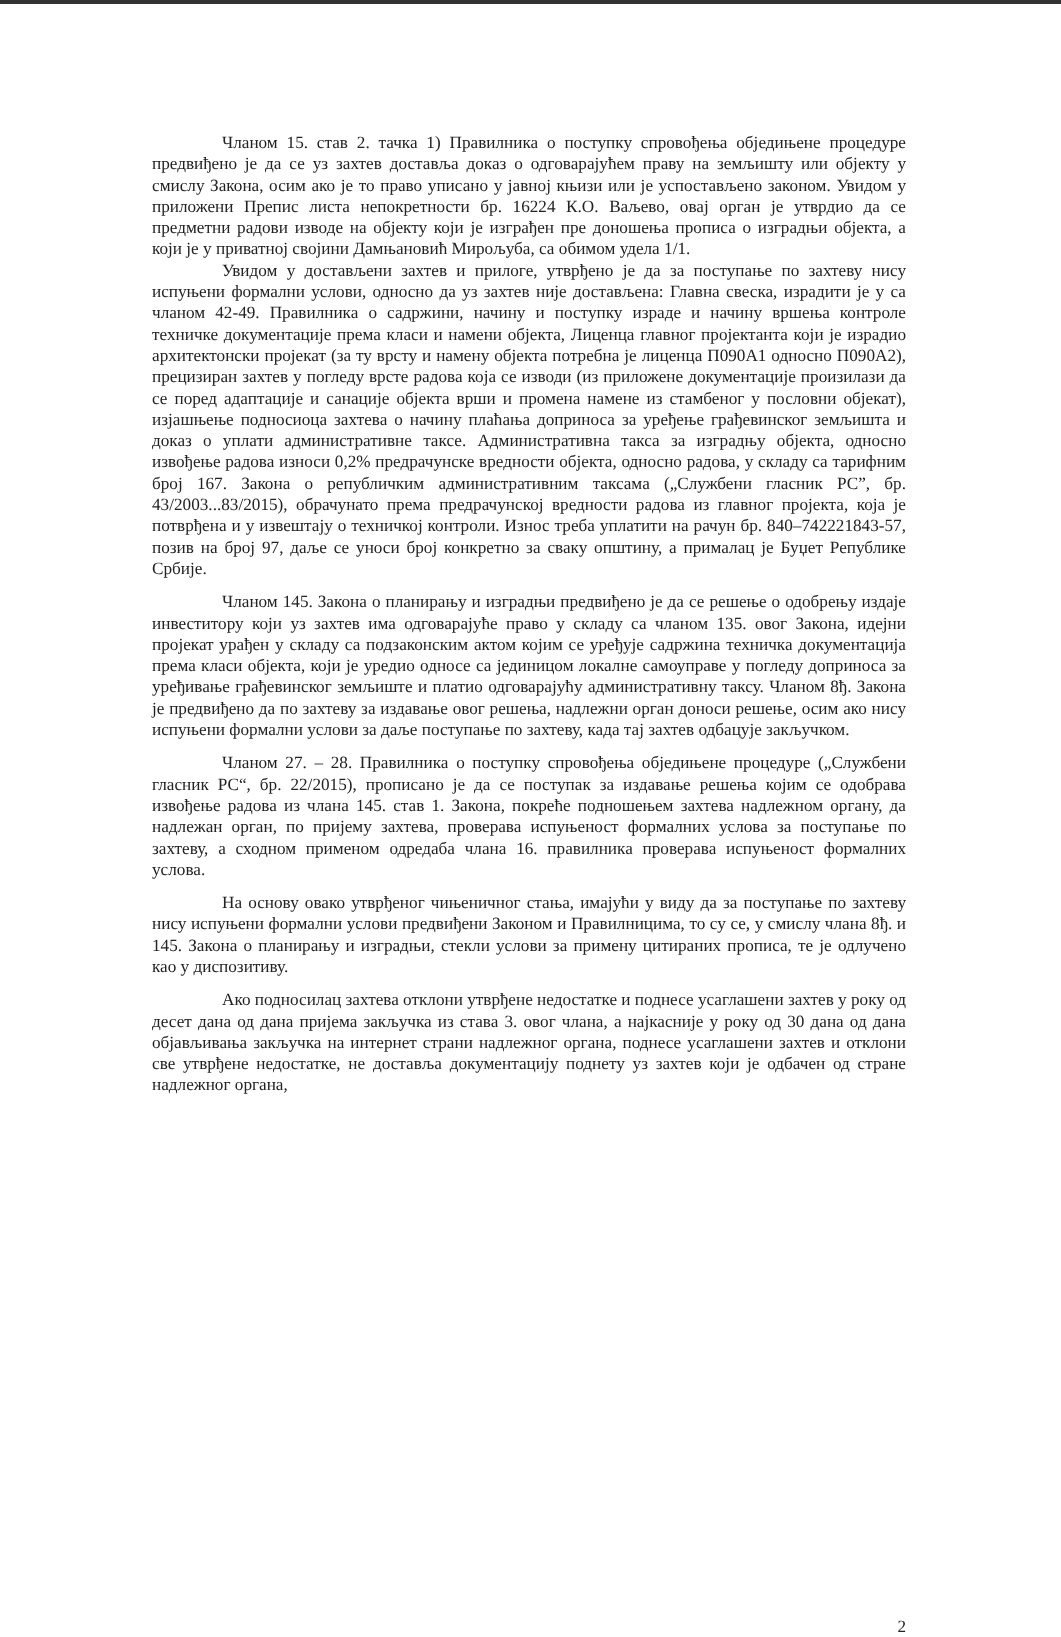Чланом 15. став 2. тачка 1) Правилника о поступку спровођења обједињене процедуре предвиђено је да се уз захтев доставља доказ о одговарајућем праву на земљишту или објекту у смислу Закона, осим ако је то право уписано у јавној књизи или је успостављено законом. Увидом у приложени Препис листа непокретности бр. 16224 К.О. Ваљево, овај орган је утврдио да се предметни радови изводе на објекту који је изграђен пре доношења прописа о изградњи објекта, а који је у приватној својини Дамњановић Мирољуба, са обимом удела 1/1.
Увидом у достављени захтев и прилоге, утврђено је да за поступање по захтеву нису испуњени формални услови, односно да уз захтев није достављена: Главна свеска, израдити је у са чланом 42-49. Правилника о садржини, начину и поступку израде и начину вршења контроле техничке документације према класи и намени објекта, Лиценца главног пројектанта који је израдио архитектонски пројекат (за ту врсту и намену објекта потребна је лиценца П090А1 односно П090А2), прецизиран захтев у погледу врсте радова која се изводи (из приложене документације произилази да се поред адаптације и санације објекта врши и промена намене из стамбеног у пословни објекат), изјашњење подносиоца захтева о начину плаћања доприноса за уређење грађевинског земљишта и доказ о уплати административне таксе. Административна такса за изградњу објекта, односно извођење радова износи 0,2% предрачунске вредности објекта, односно радова, у складу са тарифним број 167. Закона о републичким административним таксама („Службени гласник РС”, бр. 43/2003...83/2015), обрачунато према предрачунској вредности радова из главног пројекта, која је потврђена и у извештају о техничкој контроли. Износ треба уплатити на рачун бр. 840–742221843-57, позив на број 97, даље се уноси број конкретно за сваку општину, а прималац је Буџет Републике Србије.
Чланом 145. Закона о планирању и изградњи предвиђено је да се решење о одобрењу издаје инвеститору који уз захтев има одговарајуће право у складу са чланом 135. овог Закона, идејни пројекат урађен у складу са подзаконским актом којим се уређује садржина техничка документација према класи објекта, који је уредио односе са јединицом локалне самоуправе у погледу доприноса за уређивање грађевинског земљиште и платио одговарајућу административну таксу. Чланом 8ђ. Закона је предвиђено да по захтеву за издавање овог решења, надлежни орган доноси решење, осим ако нису испуњени формални услови за даље поступање по захтеву, када тај захтев одбацује закључком.
Чланом 27. – 28. Правилника о поступку спровођења обједињене процедуре („Службени гласник РС“, бр. 22/2015), прописано је да се поступак за издавање решења којим се одобрава извођење радова из члана 145. став 1. Закона, покреће подношењем захтева надлежном органу, да надлежан орган, по пријему захтева, проверава испуњеност формалних услова за поступање по захтеву, а сходном применом одредаба члана 16. правилника проверава испуњеност формалних услова.
На основу овако утврђеног чињеничног стања, имајући у виду да за поступање по захтеву нису испуњени формални услови предвиђени Законом и Правилницима, то су се, у смислу члана 8ђ. и 145. Закона о планирању и изградњи, стекли услови за примену цитираних прописа, те је одлучено као у диспозитиву.
Ако подносилац захтева отклони утврђене недостатке и поднесе усаглашени захтев у року од десет дана од дана пријема закључка из става 3. овог члана, а најкасније у року од 30 дана од дана објављивања закључка на интернет страни надлежног органа, поднесе усаглашени захтев и отклони све утврђене недостатке, не доставља документацију поднету уз захтев који је одбачен од стране надлежног органа,
2